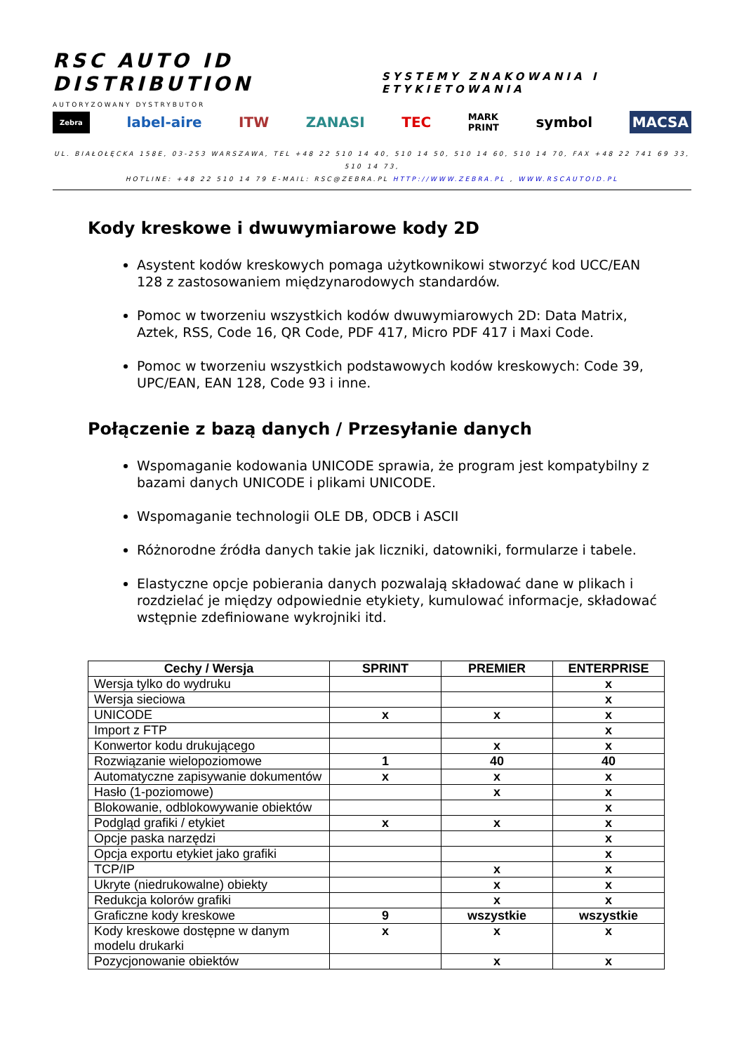RSC AUTO ID DISTRIBUTION SYSTEMY ZNAKOWANIA I ETYKIETOWANIA
AUTORYZOWANY DYSTRYBUTOR
Zebra label-aire ITW ZANASI TEC MARK
PRINT symbol MACSA
UL. BIAŁOŁĘCKA 158E, 03-253 WARSZAWA, TEL +48 22 510 14 40, 510 14 50, 510 14 60, 510 14 70, FAX +48 22 741 69 33, 510 14 73,
HOTLINE: +48 22 510 14 79 E-MAIL: RSC@ZEBRA.PL HTTP://WWW.ZEBRA.PL , WWW.RSCAUTOID.PL
Kody kreskowe i dwuwymiarowe kody 2D
Asystent kodów kreskowych pomaga użytkownikowi stworzyć kod UCC/EAN 128 z zastosowaniem międzynarodowych standardów.
Pomoc w tworzeniu wszystkich kodów dwuwymiarowych 2D: Data Matrix, Aztek, RSS, Code 16, QR Code, PDF 417, Micro PDF 417 i Maxi Code.
Pomoc w tworzeniu wszystkich podstawowych kodów kreskowych: Code 39, UPC/EAN, EAN 128, Code 93 i inne.
Połączenie z bazą danych / Przesyłanie danych
Wspomaganie kodowania UNICODE sprawia, że program jest kompatybilny z bazami danych UNICODE i plikami UNICODE.
Wspomaganie technologii OLE DB, ODCB i ASCII
Różnorodne źródła danych takie jak liczniki, datowniki, formularze i tabele.
Elastyczne opcje pobierania danych pozwalają składować dane w plikach i rozdzielać je między odpowiednie etykiety, kumulować informacje, składować wstępnie zdefiniowane wykrojniki itd.
| Cechy / Wersja | SPRINT | PREMIER | ENTERPRISE |
| --- | --- | --- | --- |
| Wersja tylko do wydruku | | | x |
| Wersja sieciowa | | | x |
| UNICODE | x | x | x |
| Import z FTP | | | x |
| Konwertor kodu drukującego | | x | x |
| Rozwiązanie wielopoziomowe | 1 | 40 | 40 |
| Automatyczne zapisywanie dokumentów | x | x | x |
| Hasło (1-poziomowe) | | x | x |
| Blokowanie, odblokowywanie obiektów | | | x |
| Podgląd grafiki / etykiet | x | x | x |
| Opcje paska narzędzi | | | x |
| Opcja exportu etykiet jako grafiki | | | x |
| TCP/IP | | x | x |
| Ukryte (niedrukowalne) obiekty | | x | x |
| Redukcja kolorów grafiki | | x | x |
| Graficzne kody kreskowe | 9 | wszystkie | wszystkie |
| Kody kreskowe dostępne w danym modelu drukarki | x | x | x |
| Pozycjonowanie obiektów | | x | x |